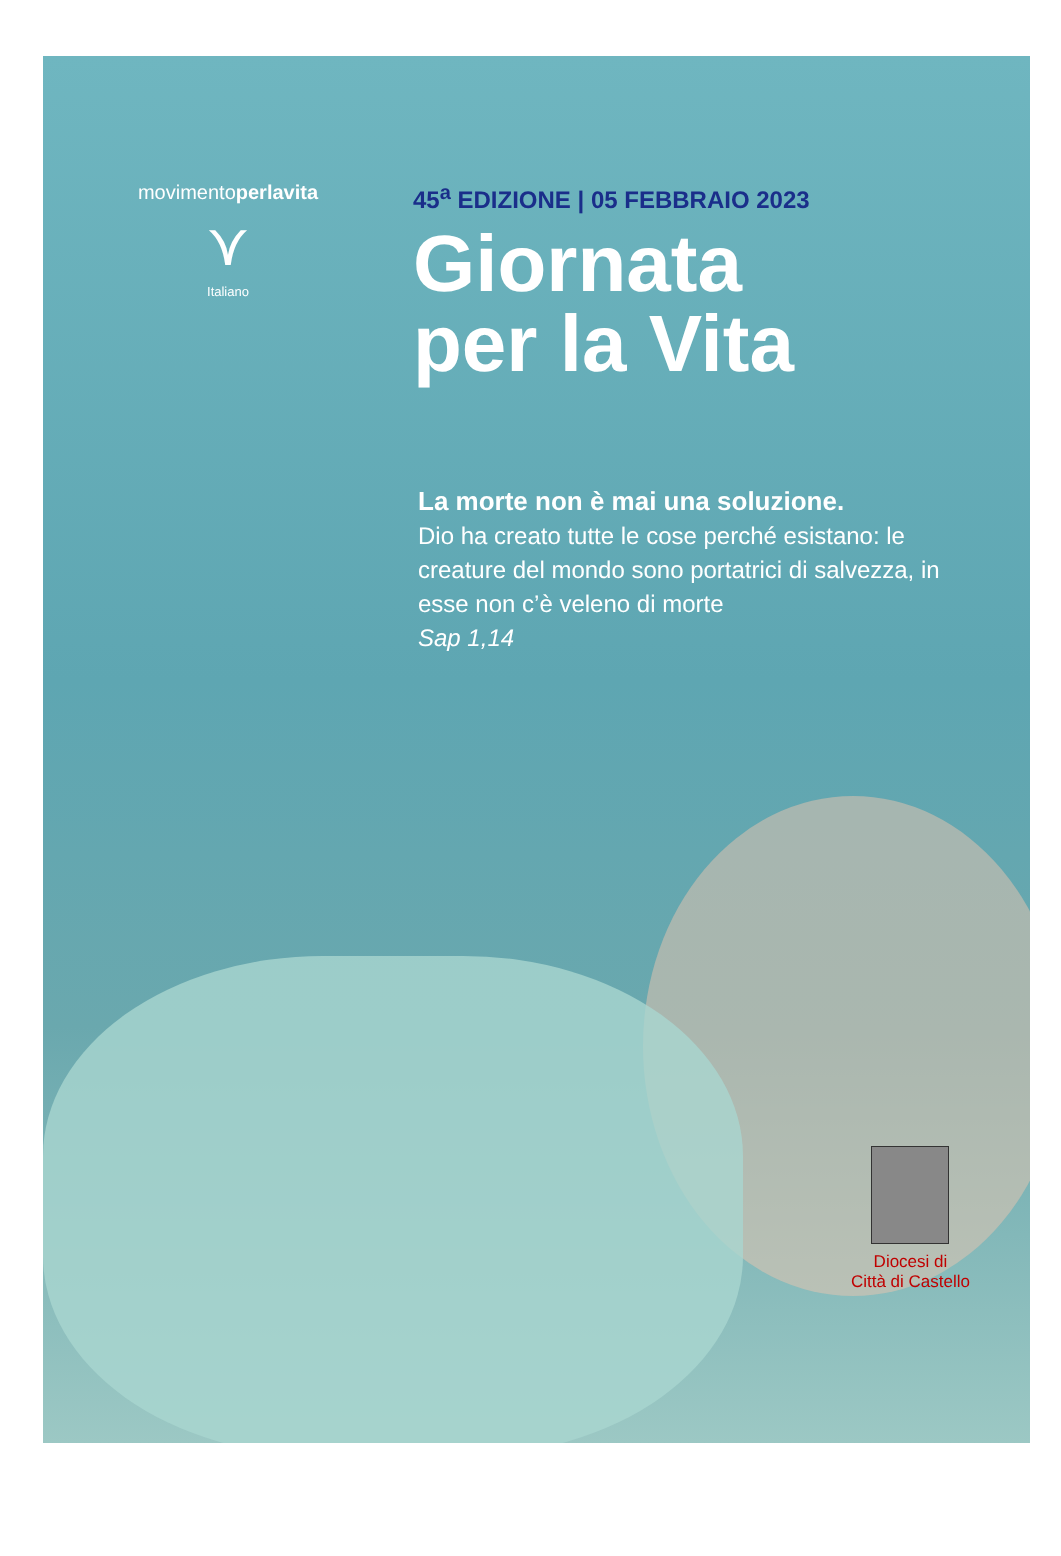movimentoperlavita
⋎
Italiano
45<sup>a</sup> EDIZIONE | 05 FEBBRAIO 2023
Giornata
per la Vita
La morte non è mai una soluzione.
Dio ha creato tutte le cose perché esistano: le creature del mondo sono portatrici di salvezza, in esse non c’è veleno di morte
Sap 1,14
Diocesi di
Città di Castello